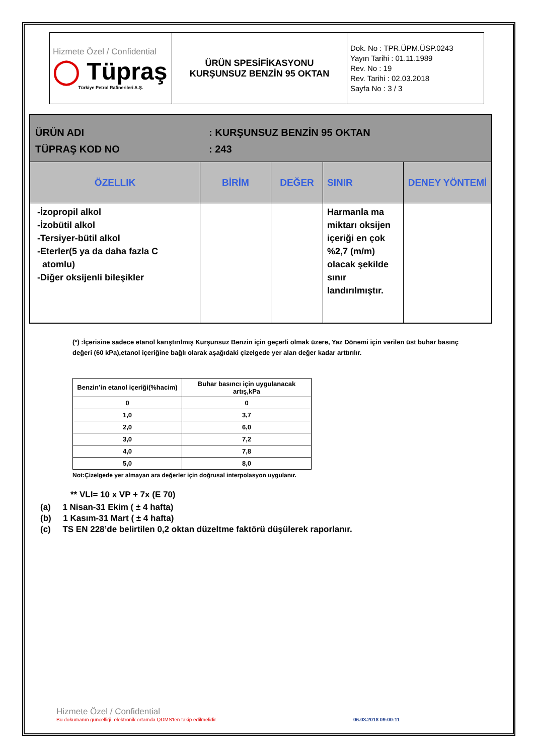| Hizmete Özel / Confidential ◯ Tüpraş Türkiye Petrol Rafinerileri A.Ş. | ÜRÜN SPESİFİKASYONU KURŞUNSUZ BENZİN 95 OKTAN | Dok. No : TPR.ÜPM.ÜSP.0243 Yayın Tarihi : 01.11.1989 Rev. No : 19 Rev. Tarihi : 02.03.2018 Sayfa No : 3 / 3 |
| ÜRÜN ADI : KURŞUNSUZ BENZİN 95 OKTAN TÜPRAŞ KOD NO : 243 | | | | |
| ÖZELLIK | BİRİM | DEĞER | SINIR | DENEY YÖNTEMİ |
| -İzopropil alkol -İzobütil alkol -Tersiyer-bütil alkol -Eterler(5 ya da daha fazla C atomlu) -Diğer oksijenli bileşikler | | | Harmanla ma miktarı oksijen içeriği en çok %2,7 (m/m) olacak şekilde sınır landırılmıştır. | |
(*) :İçerisine sadece etanol karıştırılmış Kurşunsuz Benzin için geçerli olmak üzere, Yaz Dönemi için verilen üst buhar basınç değeri (60 kPa),etanol içeriğine bağlı olarak aşağıdaki çizelgede yer alan değer kadar arttırılır.
| Benzin’in etanol içeriği(%hacim) | Buhar basıncı için uygulanacak artış,kPa |
| --- | --- |
| 0 | 0 |
| 1,0 | 3,7 |
| 2,0 | 6,0 |
| 3,0 | 7,2 |
| 4,0 | 7,8 |
| 5,0 | 8,0 |
Not:Çizelgede yer almayan ara değerler için doğrusal interpolasyon uygulanır.
** VLI= 10 x VP + 7x (E 70)
(a) 1 Nisan-31 Ekim ( ± 4 hafta)
(b) 1 Kasım-31 Mart ( ± 4 hafta)
(c) TS EN 228’de belirtilen 0,2 oktan düzeltme faktörü düşülerek raporlanır.
Hizmete Özel / Confidential
Bu dokümanın güncelliği, elektronik ortamda QDMS'ten takip edilmelidir. 06.03.2018 09:00:11